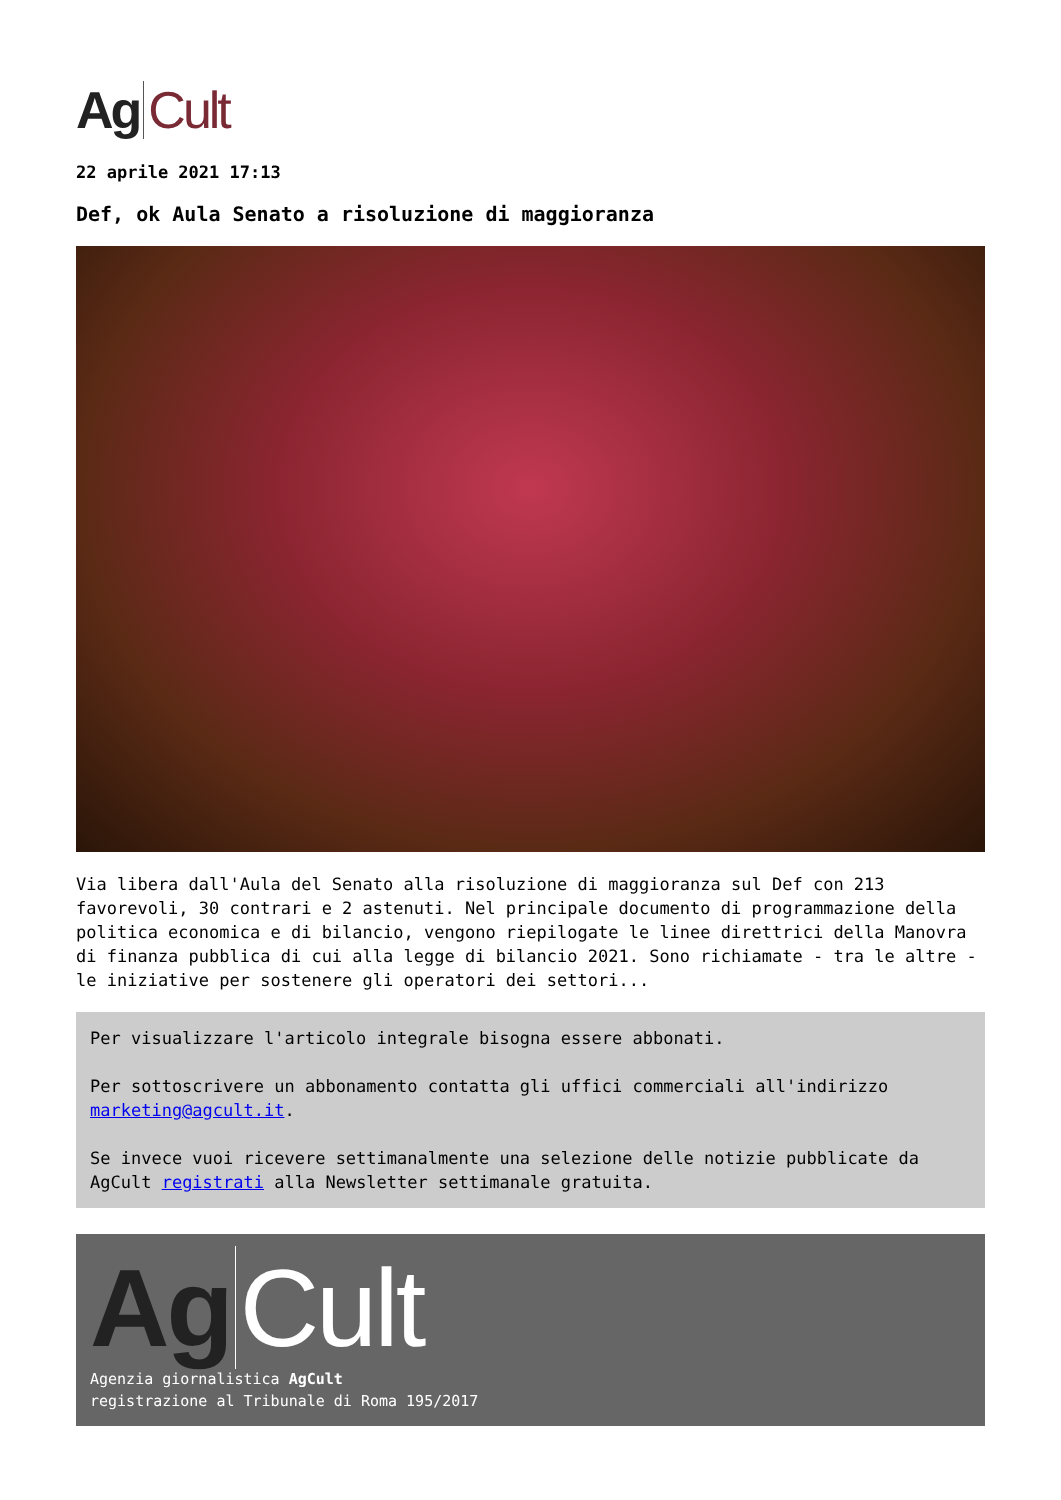Ag Cult
22 aprile 2021 17:13
Def, ok Aula Senato a risoluzione di maggioranza
Via libera dall'Aula del Senato alla risoluzione di maggioranza sul Def con 213 favorevoli, 30 contrari e 2 astenuti. Nel principale documento di programmazione della politica economica e di bilancio, vengono riepilogate le linee direttrici della Manovra di finanza pubblica di cui alla legge di bilancio 2021. Sono richiamate - tra le altre - le iniziative per sostenere gli operatori dei settori...
Per visualizzare l'articolo integrale bisogna essere abbonati.
Per sottoscrivere un abbonamento contatta gli uffici commerciali all'indirizzo marketing@agcult.it.
Se invece vuoi ricevere settimanalmente una selezione delle notizie pubblicate da AgCult registrati alla Newsletter settimanale gratuita.
Ag Cult
Agenzia giornalistica AgCult
registrazione al Tribunale di Roma 195/2017